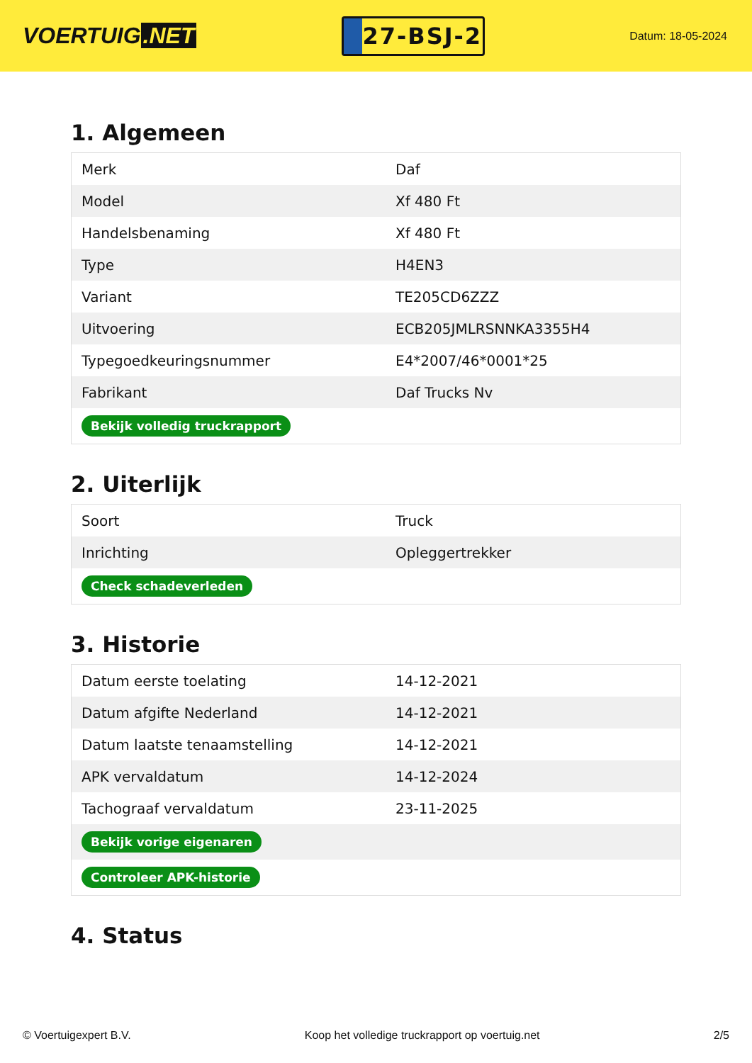VOERTUIG.NET
27-BSJ-2
Datum: 18-05-2024
1. Algemeen
| Merk | Daf |
| Model | Xf 480 Ft |
| Handelsbenaming | Xf 480 Ft |
| Type | H4EN3 |
| Variant | TE205CD6ZZZ |
| Uitvoering | ECB205JMLRSNNKA3355H4 |
| Typegoedkeuringsnummer | E4*2007/46*0001*25 |
| Fabrikant | Daf Trucks Nv |
| Bekijk volledig truckrapport | |
2. Uiterlijk
| Soort | Truck |
| Inrichting | Opleggertrekker |
| Check schadeverleden | |
3. Historie
| Datum eerste toelating | 14-12-2021 |
| Datum afgifte Nederland | 14-12-2021 |
| Datum laatste tenaamstelling | 14-12-2021 |
| APK vervaldatum | 14-12-2024 |
| Tachograaf vervaldatum | 23-11-2025 |
| Bekijk vorige eigenaren | |
| Controleer APK-historie | |
4. Status
© Voertuigexpert B.V. Koop het volledige truckrapport op voertuig.net 2/5